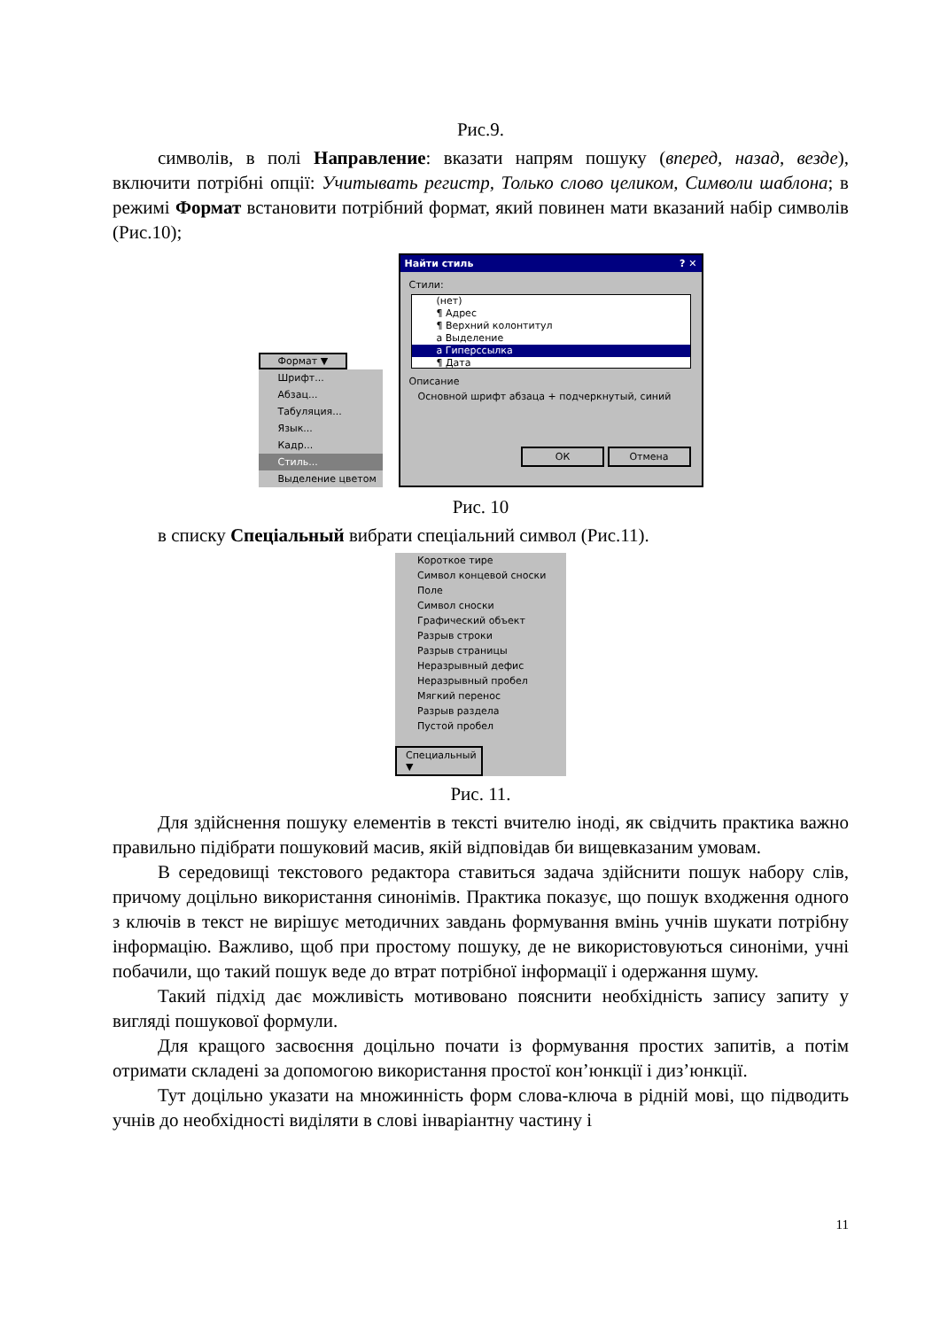Рис.9.
символів, в полі Направление: вказати напрям пошуку (вперед, назад, везде), включити потрібні опції: Учитывать регистр, Только слово целиком, Символи шаблона; в режимі Формат встановити потрібний формат, який повинен мати вказаний набір символів (Рис.10);
Формат ▼
Шрифт...
Абзац...
Табуляция...
Язык...
Кадр...
Стиль...
Выделение цветом
Найти стиль ? ✕
Стили:
(нет)
¶ Адрес
¶ Верхний колонтитул
a Выделение
a Гиперссылка
¶ Дата
Описание
Основной шрифт абзаца + подчеркнутый, синий
ОК Отмена
Рис. 10
в списку Спеціальный вибрати спеціальний символ (Рис.11).
Короткое тире
Символ концевой сноски
Поле
Символ сноски
Графический объект
Разрыв строки
Разрыв страницы
Неразрывный дефис
Неразрывный пробел
Мягкий перенос
Разрыв раздела
Пустой пробел
Специальный ▼
Рис. 11.
Для здійснення пошуку елементів в тексті вчителю іноді, як свідчить практика важно правильно підібрати пошуковий масив, якій відповідав би вищевказаним умовам.
В середовищі текстового редактора ставиться задача здійснити пошук набору слів, причому доцільно використання синонімів. Практика показує, що пошук входження одного з ключів в текст не вирішує методичних завдань формування вмінь учнів шукати потрібну інформацію. Важливо, щоб при простому пошуку, де не використовуються синоніми, учні побачили, що такий пошук веде до втрат потрібної інформації і одержання шуму.
Такий підхід дає можливість мотивовано пояснити необхідність запису запиту у вигляді пошукової формули.
Для кращого засвоєння доцільно почати із формування простих запитів, а потім отримати складені за допомогою використання простої кон’юнкції і диз’юнкції.
Тут доцільно указати на множинність форм слова-ключа в рідній мові, що підводить учнів до необхідності виділяти в слові інваріантну частину і
11